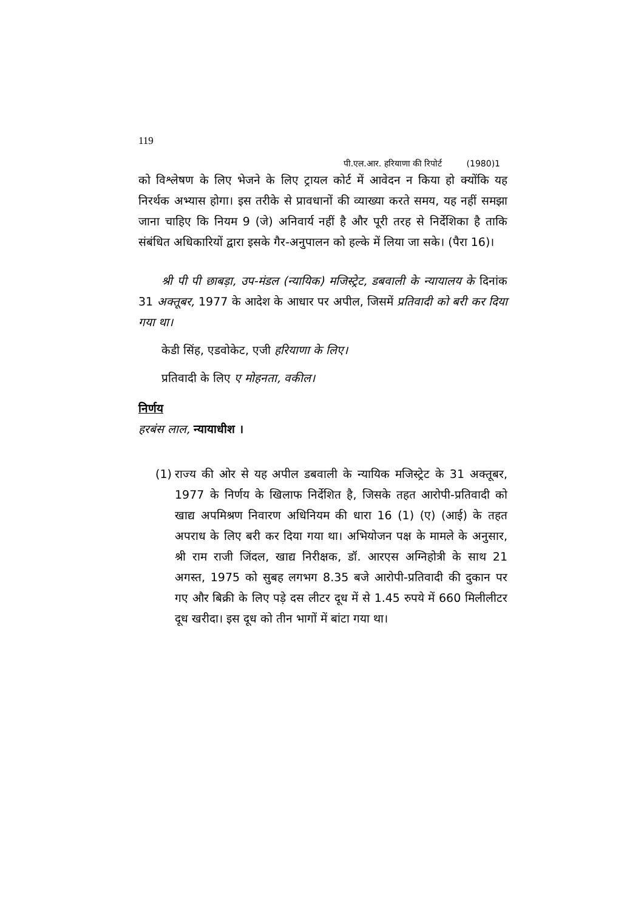119
पी.एल.आर. हरियाणा की रिपोर्ट (1980)1
को विश्लेषण के लिए भेजने के लिए ट्रायल कोर्ट में आवेदन न किया हो क्योंकि यह निरर्थक अभ्यास होगा। इस तरीके से प्रावधानों की व्याख्या करते समय, यह नहीं समझा जाना चाहिए कि नियम 9 (जे) अनिवार्य नहीं है और पूरी तरह से निर्देशिका है ताकि संबंधित अधिकारियों द्वारा इसके गैर-अनुपालन को हल्के में लिया जा सके। (पैरा 16)।
श्री पी पी छाबड़ा, उप-मंडल (न्यायिक) मजिस्ट्रेट, डबवाली के न्यायालय के दिनांक 31 अक्तूबर, 1977 के आदेश के आधार पर अपील, जिसमें प्रतिवादी को बरी कर दिया गया था।
केडी सिंह, एडवोकेट, एजी हरियाणा के लिए।
प्रतिवादी के लिए ए मोहनता, वकील।
निर्णय
हरबंस लाल, न्यायाधीश ।
(1) राज्य की ओर से यह अपील डबवाली के न्यायिक मजिस्ट्रेट के 31 अक्तूबर, 1977 के निर्णय के खिलाफ निर्देशित है, जिसके तहत आरोपी-प्रतिवादी को खाद्य अपमिश्रण निवारण अधिनियम की धारा 16 (1) (ए) (आई) के तहत अपराध के लिए बरी कर दिया गया था। अभियोजन पक्ष के मामले के अनुसार, श्री राम राजी जिंदल, खाद्य निरीक्षक, डॉ. आरएस अग्निहोत्री के साथ 21 अगस्त, 1975 को सुबह लगभग 8.35 बजे आरोपी-प्रतिवादी की दुकान पर गए और बिक्री के लिए पड़े दस लीटर दूध में से 1.45 रुपये में 660 मिलीलीटर दूध खरीदा। इस दूध को तीन भागों में बांटा गया था।